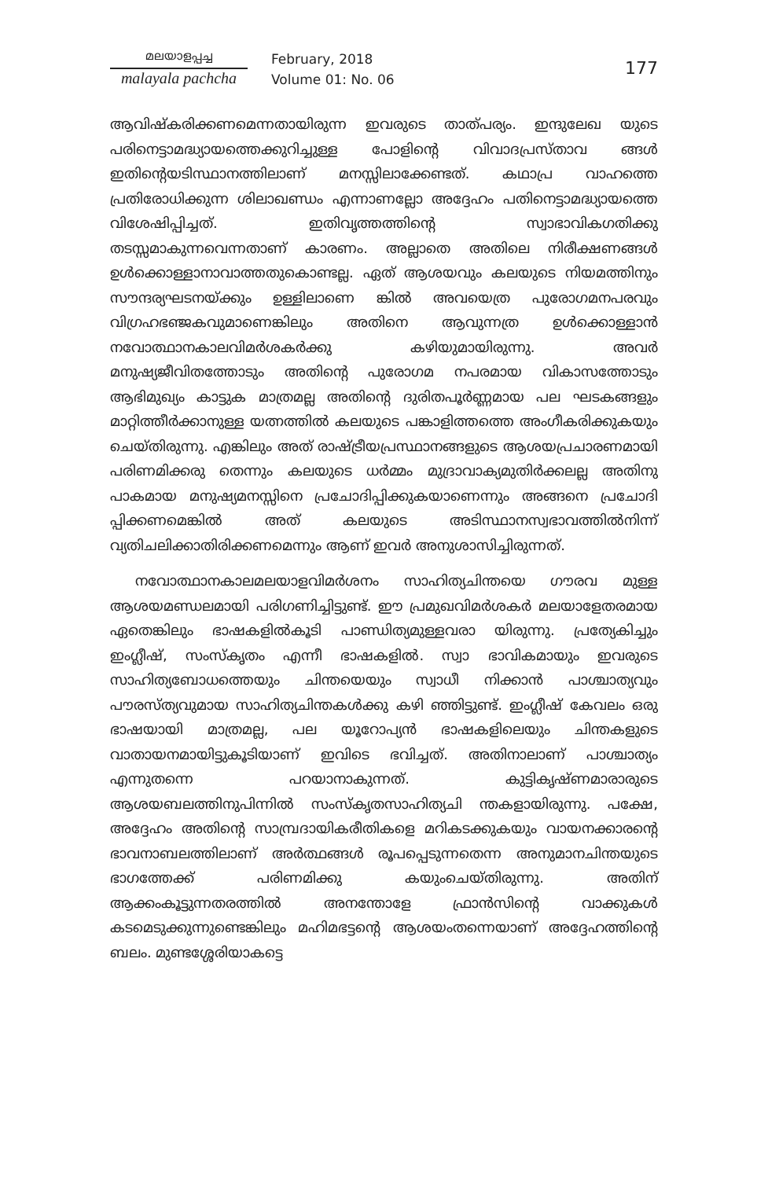മലയാളപ്പച്ച
malayala pachcha
February, 2018
Volume 01: No. 06
177
ആവിഷ്കരിക്കണമെന്നതായിരുന്ന ഇവരുടെ താത്പര്യം. ഇന്ദുലേഖ യുടെ പരിനെട്ടാമദ്ധ്യായത്തെക്കുറിച്ചുള്ള പോളിന്റെ വിവാദപ്രസ്താവ ങ്ങൾ ഇതിന്റെയടിസ്ഥാനത്തിലാണ് മനസ്സിലാക്കേണ്ടത്. കഥാപ്ര വാഹത്തെ പ്രതിരോധിക്കുന്ന ശിലാഖണ്ഡം എന്നാണല്ലോ അദ്ദേഹം പതിനെട്ടാമദ്ധ്യായത്തെ വിശേഷിപ്പിച്ചത്. ഇതിവൃത്തത്തിന്റെ സ്വാഭാവികഗതിക്കു തടസ്സമാകുന്നവെന്നതാണ് കാരണം. അല്ലാതെ അതിലെ നിരീക്ഷണങ്ങൾ ഉൾക്കൊള്ളാനാവാത്തതുകൊണ്ടല്ല. ഏത് ആശയവും കലയുടെ നിയമത്തിനും സൗന്ദര്യഘടനയ്ക്കും ഉള്ളിലാണെ ങ്കിൽ അവയെത്ര പുരോഗമനപരവും വിഗ്രഹഭഞ്ജകവുമാണെങ്കിലും അതിനെ ആവുന്നത്ര ഉൾക്കൊള്ളാൻ നവോത്ഥാനകാലവിമർശകർക്കു കഴിയുമായിരുന്നു. അവർ മനുഷ്യജീവിതത്തോടും അതിന്റെ പുരോഗമ നപരമായ വികാസത്തോടും ആഭിമുഖ്യം കാട്ടുക മാത്രമല്ല അതിന്റെ ദുരിതപൂർണ്ണമായ പല ഘടകങ്ങളും മാറ്റിത്തീർക്കാനുള്ള യത്നത്തിൽ കലയുടെ പങ്കാളിത്തത്തെ അംഗീകരിക്കുകയും ചെയ്തിരുന്നു. എങ്കിലും അത് രാഷ്ട്രീയപ്രസ്ഥാനങ്ങളുടെ ആശയപ്രചാരണമായി പരിണമിക്കരു തെന്നും കലയുടെ ധർമ്മം മുദ്രാവാക്യമുതിർക്കലല്ല അതിനു പാകമായ മനുഷ്യമനസ്സിനെ പ്രചോദിപ്പിക്കുകയാണെന്നും അങ്ങനെ പ്രചോദി പ്പിക്കണമെങ്കിൽ അത് കലയുടെ അടിസ്ഥാനസ്വഭാവത്തിൽനിന്ന് വ്യതിചലിക്കാതിരിക്കണമെന്നും ആണ് ഇവർ അനുശാസിച്ചിരുന്നത്.
നവോത്ഥാനകാലമലയാളവിമർശനം സാഹിത്യചിന്തയെ ഗൗരവ മുള്ള ആശയമണ്ഡലമായി പരിഗണിച്ചിട്ടുണ്ട്. ഈ പ്രമുഖവിമർശകർ മലയാളേതരമായ ഏതെങ്കിലും ഭാഷകളിൽകൂടി പാണ്ഡിത്യമുള്ളവരാ യിരുന്നു. പ്രത്യേകിച്ചും ഇംഗ്ലീഷ്, സംസ്കൃതം എന്നീ ഭാഷകളിൽ. സ്വാ ഭാവികമായും ഇവരുടെ സാഹിത്യബോധത്തെയും ചിന്തയെയും സ്വാധീ നിക്കാൻ പാശ്ചാത്യവും പൗരസ്ത്യവുമായ സാഹിത്യചിന്തകൾക്കു കഴി ഞ്ഞിട്ടുണ്ട്. ഇംഗ്ലീഷ് കേവലം ഒരു ഭാഷയായി മാത്രമല്ല, പല യൂറോപ്യൻ ഭാഷകളിലെയും ചിന്തകളുടെ വാതായനമായിട്ടുകൂടിയാണ് ഇവിടെ ഭവിച്ചത്. അതിനാലാണ് പാശ്ചാത്യം എന്നുതന്നെ പറയാനാകുന്നത്. കുട്ടികൃഷ്ണമാരാരുടെ ആശയബലത്തിനുപിന്നിൽ സംസ്കൃതസാഹിത്യചി ന്തകളായിരുന്നു. പക്ഷേ, അദ്ദേഹം അതിന്റെ സാമ്പ്രദായികരീതികളെ മറികടക്കുകയും വായനക്കാരന്റെ ഭാവനാബലത്തിലാണ് അർത്ഥങ്ങൾ രൂപപ്പെടുന്നതെന്ന അനുമാനചിന്തയുടെ ഭാഗത്തേക്ക് പരിണമിക്കു കയുംചെയ്തിരുന്നു. അതിന് ആക്കംകൂട്ടുന്നതരത്തിൽ അനന്തോളേ ഫ്രാൻസിന്റെ വാക്കുകൾ കടമെടുക്കുന്നുണ്ടെങ്കിലും മഹിമഭട്ടന്റെ ആശയംതന്നെയാണ് അദ്ദേഹത്തിന്റെ ബലം. മുണ്ടശ്ശേരിയാകട്ടെ